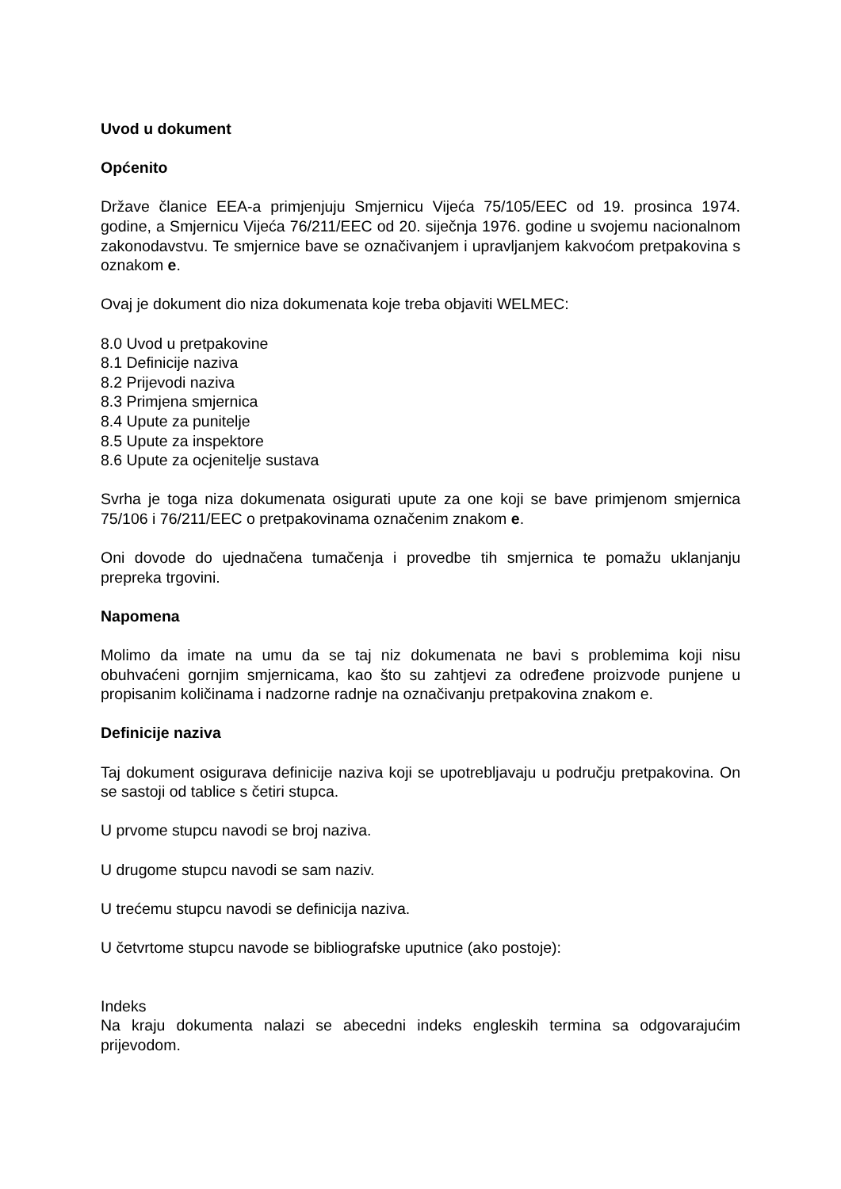Uvod u dokument
Općenito
Države članice EEA-a primjenjuju Smjernicu Vijeća 75/105/EEC od 19. prosinca 1974. godine, a Smjernicu Vijeća 76/211/EEC od 20. siječnja 1976. godine u svojemu nacionalnom zakonodavstvu. Te smjernice bave se označivanjem i upravljanjem kakvoćom pretpakovina s oznakom e.
Ovaj je dokument dio niza dokumenata koje treba objaviti WELMEC:
8.0 Uvod u pretpakovine
8.1 Definicije naziva
8.2 Prijevodi naziva
8.3 Primjena smjernica
8.4 Upute za punitelje
8.5 Upute za inspektore
8.6 Upute za ocjenitelje sustava
Svrha je toga niza dokumenata osigurati upute za one koji se bave primjenom smjernica 75/106 i 76/211/EEC o pretpakovinama označenim znakom e.
Oni dovode do ujednačena tumačenja i provedbe tih smjernica te pomažu uklanjanju prepreka trgovini.
Napomena
Molimo da imate na umu da se taj niz dokumenata ne bavi s problemima koji nisu obuhvaćeni gornjim smjernicama, kao što su zahtjevi za određene proizvode punjene u propisanim količinama i nadzorne radnje na označivanju pretpakovina znakom e.
Definicije naziva
Taj dokument osigurava definicije naziva koji se upotrebljavaju u području pretpakovina. On se sastoji od tablice s četiri stupca.
U prvome stupcu navodi se broj naziva.
U drugome stupcu navodi se sam naziv.
U trećemu stupcu navodi se definicija naziva.
U četvrtome stupcu navode se bibliografske uputnice (ako postoje):
Indeks
Na kraju dokumenta nalazi se abecedni indeks engleskih termina sa odgovarajućim prijevodom.